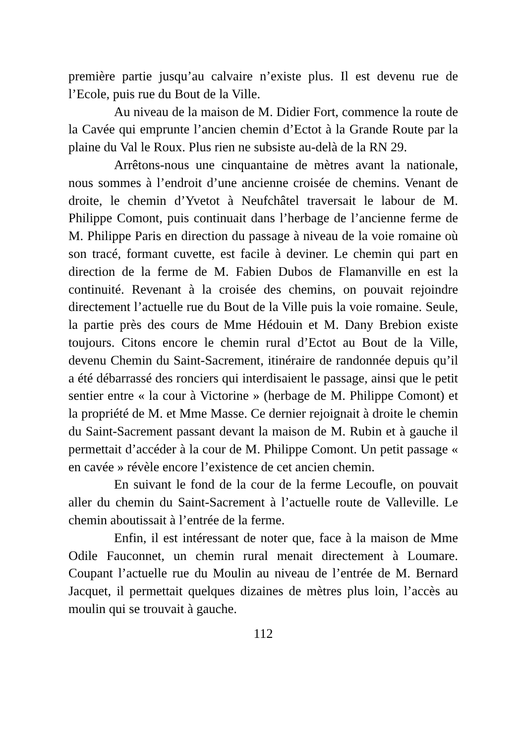première partie jusqu’au calvaire n’existe plus. Il est devenu rue de l’Ecole, puis rue du Bout de la Ville.
Au niveau de la maison de M. Didier Fort, commence la route de la Cavée qui emprunte l’ancien chemin d’Ectot à la Grande Route par la plaine du Val le Roux. Plus rien ne subsiste au-delà de la RN 29.
Arrêtons-nous une cinquantaine de mètres avant la nationale, nous sommes à l’endroit d’une ancienne croisée de chemins. Venant de droite, le chemin d’Yvetot à Neufchâtel traversait le labour de M. Philippe Comont, puis continuait dans l’herbage de l’ancienne ferme de M. Philippe Paris en direction du passage à niveau de la voie romaine où son tracé, formant cuvette, est facile à deviner. Le chemin qui part en direction de la ferme de M. Fabien Dubos de Flamanville en est la continuité. Revenant à la croisée des chemins, on pouvait rejoindre directement l’actuelle rue du Bout de la Ville puis la voie romaine. Seule, la partie près des cours de Mme Hédouin et M. Dany Brebion existe toujours. Citons encore le chemin rural d’Ectot au Bout de la Ville, devenu Chemin du Saint-Sacrement, itinéraire de randonnée depuis qu’il a été débarrassé des ronciers qui interdisaient le passage, ainsi que le petit sentier entre « la cour à Victorine » (herbage de M. Philippe Comont) et la propriété de M. et Mme Masse. Ce dernier rejoignait à droite le chemin du Saint-Sacrement passant devant la maison de M. Rubin et à gauche il permettait d’accéder à la cour de M. Philippe Comont. Un petit passage « en cavée » révèle encore l’existence de cet ancien chemin.
En suivant le fond de la cour de la ferme Lecoufle, on pouvait aller du chemin du Saint-Sacrement à l’actuelle route de Valleville. Le chemin aboutissait à l’entrée de la ferme.
Enfin, il est intéressant de noter que, face à la maison de Mme Odile Fauconnet, un chemin rural menait directement à Loumare. Coupant l’actuelle rue du Moulin au niveau de l’entrée de M. Bernard Jacquet, il permettait quelques dizaines de mètres plus loin, l’accès au moulin qui se trouvait à gauche.
112